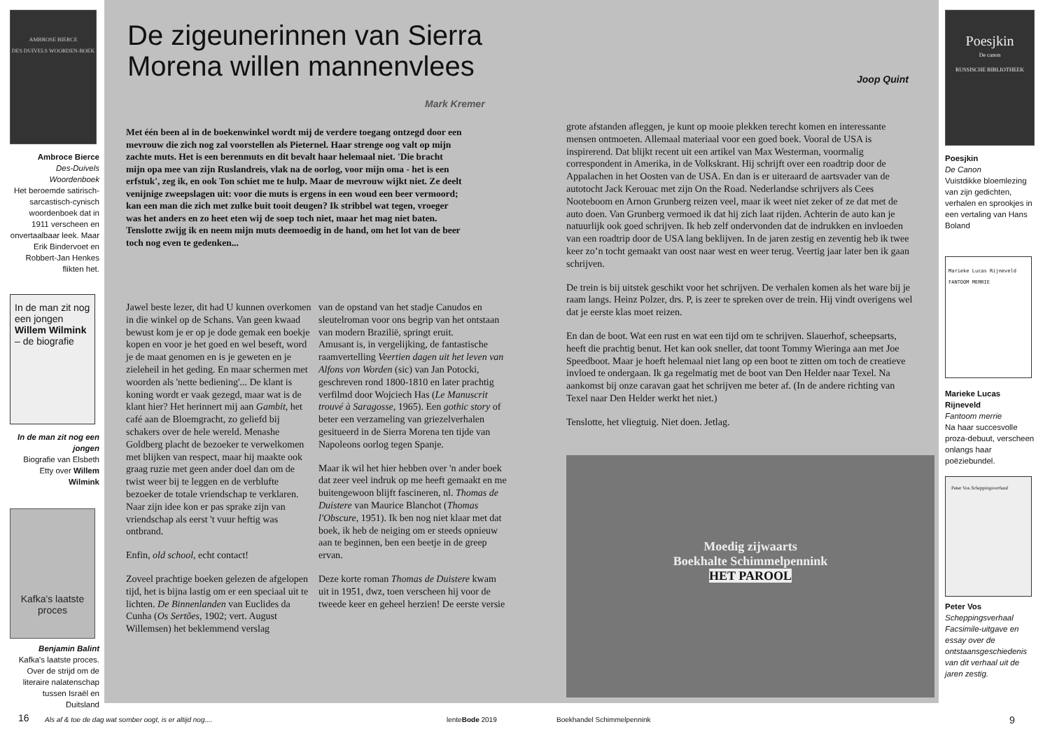AMBROSE BIERCE
DES DUIVELS WOORDEN-BOEK
Ambroce Bierce
Des-Duivels Woordenboek
Het beroemde satirisch-sarcastisch-cynisch woordenboek dat in 1911 verscheen en onvertaalbaar leek. Maar Erik Bindervoet en Robbert-Jan Henkes flikten het.
In de man zit nog een jongen Willem Wilmink – de biografie
In de man zit nog een jongen
Biografie van Elsbeth Etty over Willem Wilmink
Kafka's laatste proces
Benjamin Balint
Kafka's laatste proces. Over de strijd om de literaire nalatenschap tussen Israël en Duitsland
De zigeunerinnen van Sierra Morena willen mannenvlees
Mark Kremer
Joop Quint
Met één been al in de boekenwinkel wordt mij de verdere toegang ontzegd door een mevrouw die zich nog zal voorstellen als Pieternel. Haar strenge oog valt op mijn zachte muts. Het is een berenmuts en dit bevalt haar helemaal niet. 'Die bracht mijn opa mee van zijn Ruslandreis, vlak na de oorlog, voor mijn oma - het is een erfstuk', zeg ik, en ook Ton schiet me te hulp. Maar de mevrouw wijkt niet. Ze deelt venijnige zweepslagen uit: voor die muts is ergens in een woud een beer vermoord; kan een man die zich met zulke buit tooit deugen? Ik stribbel wat tegen, vroeger was het anders en zo heet eten wij de soep toch niet, maar het mag niet baten. Tenslotte zwijg ik en neem mijn muts deemoedig in de hand, om het lot van de beer toch nog even te gedenken...
Jawel beste lezer, dit had U kunnen overkomen in die winkel op de Schans. Van geen kwaad bewust kom je er op je dode gemak een boekje kopen en voor je het goed en wel beseft, word je de maat genomen en is je geweten en je zieleheil in het geding. En maar schermen met woorden als 'nette bediening'... De klant is koning wordt er vaak gezegd, maar wat is de klant hier? Het herinnert mij aan Gambit, het café aan de Bloemgracht, zo geliefd bij schakers over de hele wereld. Menashe Goldberg placht de bezoeker te verwelkomen met blijken van respect, maar hij maakte ook graag ruzie met geen ander doel dan om de twist weer bij te leggen en de verblufte bezoeker de totale vriendschap te verklaren. Naar zijn idee kon er pas sprake zijn van vriendschap als eerst 't vuur heftig was ontbrand.
Enfin, old school, echt contact!
Zoveel prachtige boeken gelezen de afgelopen tijd, het is bijna lastig om er een speciaal uit te lichten. De Binnenlanden van Euclides da Cunha (Os Sertões, 1902; vert. August Willemsen) het beklemmend verslag
van de opstand van het stadje Canudos en sleutelroman voor ons begrip van het ontstaan van modern Brazilië, springt eruit.
Amusant is, in vergelijking, de fantastische raamvertelling Veertien dagen uit het leven van Alfons von Worden (sic) van Jan Potocki, geschreven rond 1800-1810 en later prachtig verfilmd door Wojciech Has (Le Manuscrit trouvé à Saragosse, 1965). Een gothic story of beter een verzameling van griezelverhalen gesitueerd in de Sierra Morena ten tijde van Napoleons oorlog tegen Spanje.
Maar ik wil het hier hebben over 'n ander boek dat zeer veel indruk op me heeft gemaakt en me buitengewoon blijft fascineren, nl. Thomas de Duistere van Maurice Blanchot (Thomas l'Obscure, 1951). Ik ben nog niet klaar met dat boek, ik heb de neiging om er steeds opnieuw aan te beginnen, ben een beetje in de greep ervan.
Deze korte roman Thomas de Duistere kwam uit in 1951, dwz, toen verscheen hij voor de tweede keer en geheel herzien! De eerste versie
grote afstanden afleggen, je kunt op mooie plekken terecht komen en interessante mensen ontmoeten. Allemaal materiaal voor een goed boek. Vooral de USA is inspirerend. Dat blijkt recent uit een artikel van Max Westerman, voormalig correspondent in Amerika, in de Volkskrant. Hij schrijft over een roadtrip door de Appalachen in het Oosten van de USA. En dan is er uiteraard de aartsvader van de autotocht Jack Kerouac met zijn On the Road. Nederlandse schrijvers als Cees Nooteboom en Arnon Grunberg reizen veel, maar ik weet niet zeker of ze dat met de auto doen. Van Grunberg vermoed ik dat hij zich laat rijden. Achterin de auto kan je natuurlijk ook goed schrijven. Ik heb zelf ondervonden dat de indrukken en invloeden van een roadtrip door de USA lang beklijven. In de jaren zestig en zeventig heb ik twee keer zo’n tocht gemaakt van oost naar west en weer terug. Veertig jaar later ben ik gaan schrijven.
De trein is bij uitstek geschikt voor het schrijven. De verhalen komen als het ware bij je raam langs. Heinz Polzer, drs. P, is zeer te spreken over de trein. Hij vindt overigens wel dat je eerste klas moet reizen.
En dan de boot. Wat een rust en wat een tijd om te schrijven. Slauerhof, scheepsarts, heeft die prachtig benut. Het kan ook sneller, dat toont Tommy Wieringa aan met Joe Speedboot. Maar je hoeft helemaal niet lang op een boot te zitten om toch de creatieve invloed te ondergaan. Ik ga regelmatig met de boot van Den Helder naar Texel. Na aankomst bij onze caravan gaat het schrijven me beter af. (In de andere richting van Texel naar Den Helder werkt het niet.)
Tenslotte, het vliegtuig. Niet doen. Jetlag.
Moedig zijwaarts
Boekhalte Schimmelpennink
HET PAROOL
Poesjkin
De canon
RUSSISCHE BIBLIOTHEEK
Poesjkin
De Canon
Vuistdikke bloemlezing van zijn gedichten, verhalen en sprookjes in een vertaling van Hans Boland
Marieke Lucas Rijneveld
FANTOOM MERRIE
Marieke Lucas Rijneveld
Fantoom merrie
Na haar succesvolle proza-debuut, verscheen onlangs haar poëziebundel.
Peter Vos Scheppingsverhaal
Peter Vos
Scheppingsverhaal Facsimile-uitgave en essay over de ontstaansgeschiedenis van dit verhaal uit de jaren zestig.
16
Als af & toe de dag wat somber oogt, is er altijd nog....
lenteBode 2019 Boekhandel Schimmelpennink 9